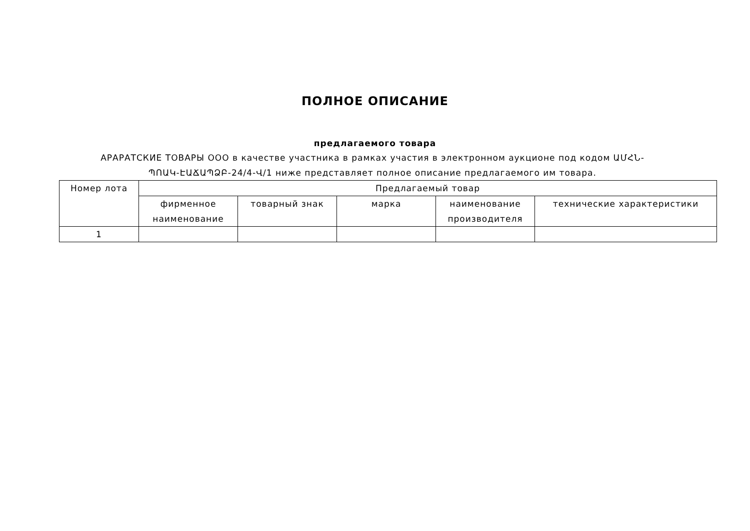ПОЛНОЕ ОПИСАНИЕ
предлагаемого товара
АРАРАТСКИЕ ТОВАРЫ ООО в качестве участника в рамках участия в электронном аукционе под кодом ԱՄՀՆ-ՊՈԱԿ-ԷԱՃԱՊՁԲ-24/4-Վ/1 ниже представляет полное описание предлагаемого им товара.
| Номер лота | Предлагаемый товар | | | | |
| --- | --- | --- | --- | --- | --- |
| | фирменное наименование | товарный знак | марка | наименование производителя | технические характеристики |
| 1 | | | | | |